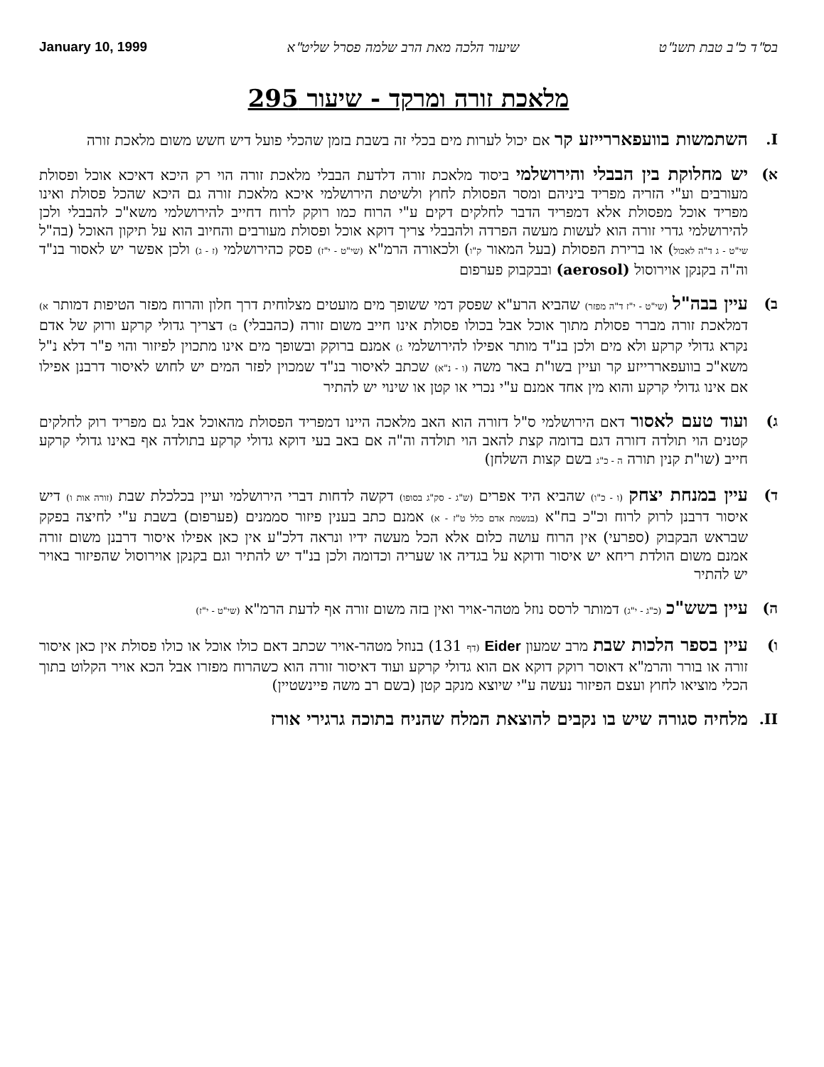בס"ד כ"ב טבת תשנ"ט שיעור הלכה מאת הרב שלמה פסרל שליט"א January 10, 1999
מלאכת זורה ומרקד - שיעור 295
I. השתמשות בוועפאררייזע קר אם יכול לערות מים בכלי זה בשבת בזמן שהכלי פועל דיש חשש משום מלאכת זורה
א) יש מחלוקת בין הבבלי והירושלמי ביסוד מלאכת זורה דלדעת הבבלי מלאכת זורה הוי רק היכא דאיכא אוכל ופסולת מעורבים וע"י הזריה מפריד ביניהם ומסר הפסולת לחוץ ולשיטת הירושלמי איכא מלאכת זורה גם היכא שהכל פסולת ואינו מפריד אוכל מפסולת אלא דמפריד הדבר לחלקים דקים ע"י הרוח כמו רוקק לרוח דחייב להירושלמי משא"כ להבבלי ולכן להירושלמי גדרי זורה הוא לעשות מעשה הפרדה ולהבבלי צריך דוקא אוכל ופסולת מעורבים והחיוב הוא על תיקון האוכל (בה"ל שי"ט - ג ד"ה לאכול) או ברירת הפסולת (בעל המאור ק"ו) ולכאורה הרמ"א (שי"ט - י"ז) פסק כהירושלמי (ז - ג) ולכן אפשר יש לאסור בנ"ד וה"ה בקנקן אוירוסול (aerosol) ובבקבוק פערפום
ב) עיין בבה"ל (שי"ט - י"ז ד"ה מפזר) שהביא הרע"א שפסק דמי ששופך מים מועטים מצלוחית דרך חלון והרוח מפזר הטיפות דמותר א) דמלאכת זורה מברר פסולת מתוך אוכל אבל בכולו פסולת אינו חייב משום זורה (כהבבלי) ב) דצריך גדולי קרקע ורוק של אדם נקרא גדולי קרקע ולא מים ולכן בנ"ד מותר אפילו להירושלמי ג) אמנם ברוקק ובשופך מים אינו מתכוין לפיזור והוי פ"ר דלא נ"ל משא"כ בוועפאררייזע קר ועיין בשו"ת באר משה (ו - נ"א) שכתב לאיסור בנ"ד שמכוין לפזר המים יש לחוש לאיסור דרבנן אפילו אם אינו גדולי קרקע והוא מין אחד אמנם ע"י נכרי או קטן או שינוי יש להתיר
ג) ועוד טעם לאסור דאם הירושלמי ס"ל דזורה הוא האב מלאכה היינו דמפריד הפסולת מהאוכל אבל גם מפריד רוק לחלקים קטנים הוי תולדה דזורה דגם בדומה קצת להאב הוי תולדה וה"ה אם באב בעי דוקא גדולי קרקע בתולדה אף באינו גדולי קרקע חייב (שו"ת קנין תורה ה - כ"ג בשם קצות השלחן)
ד) עיין במנחת יצחק (ו - כ"ו) שהביא היד אפרים (ש"ג - סק"ג בסופו) דקשה לדחות דברי הירושלמי ועיין בכלכלת שבת (זורה אות ו) דיש איסור דרבנן לרוק לרוח וכ"כ בח"א (בנשמת אדם כלל ט"ז - א) אמנם כתב בענין פיזור סממנים (פערפום) בשבת ע"י לחיצה בפקק שבראש הבקבוק (ספרעי) אין הרוח עושה כלום אלא הכל מעשה ידיו ונראה דלכ"ע אין כאן אפילו איסור דרבנן משום זורה אמנם משום הולדת ריחא יש איסור ודוקא על בגדיה או שעריה וכדומה ולכן בנ"ד יש להתיר וגם בקנקן אוירוסול שהפיזור באויר יש להתיר
ה) עיין בשש"כ (כ"ג - י"ג) דמותר לרסס נוזל מטהר-אויר ואין בזה משום זורה אף לדעת הרמ"א (שי"ט - י"ז)
ו) עיין בספר הלכות שבת מרב שמעון Eider (דף 131) בנוזל מטהר-אויר שכתב דאם כולו אוכל או כולו פסולת אין כאן איסור זורה או בורר והרמ"א דאוסר רוקק דוקא אם הוא גדולי קרקע ועוד דאיסור זורה הוא כשהרוח מפזרו אבל הכא אויר הקלוט בתוך הכלי מוציאו לחוץ ועצם הפיזור נעשה ע"י שיוצא מנקב קטן (בשם רב משה פיינשטיין)
II. מלחיה סגורה שיש בו נקבים להוצאת המלח שהניח בתוכה גרגירי אורז